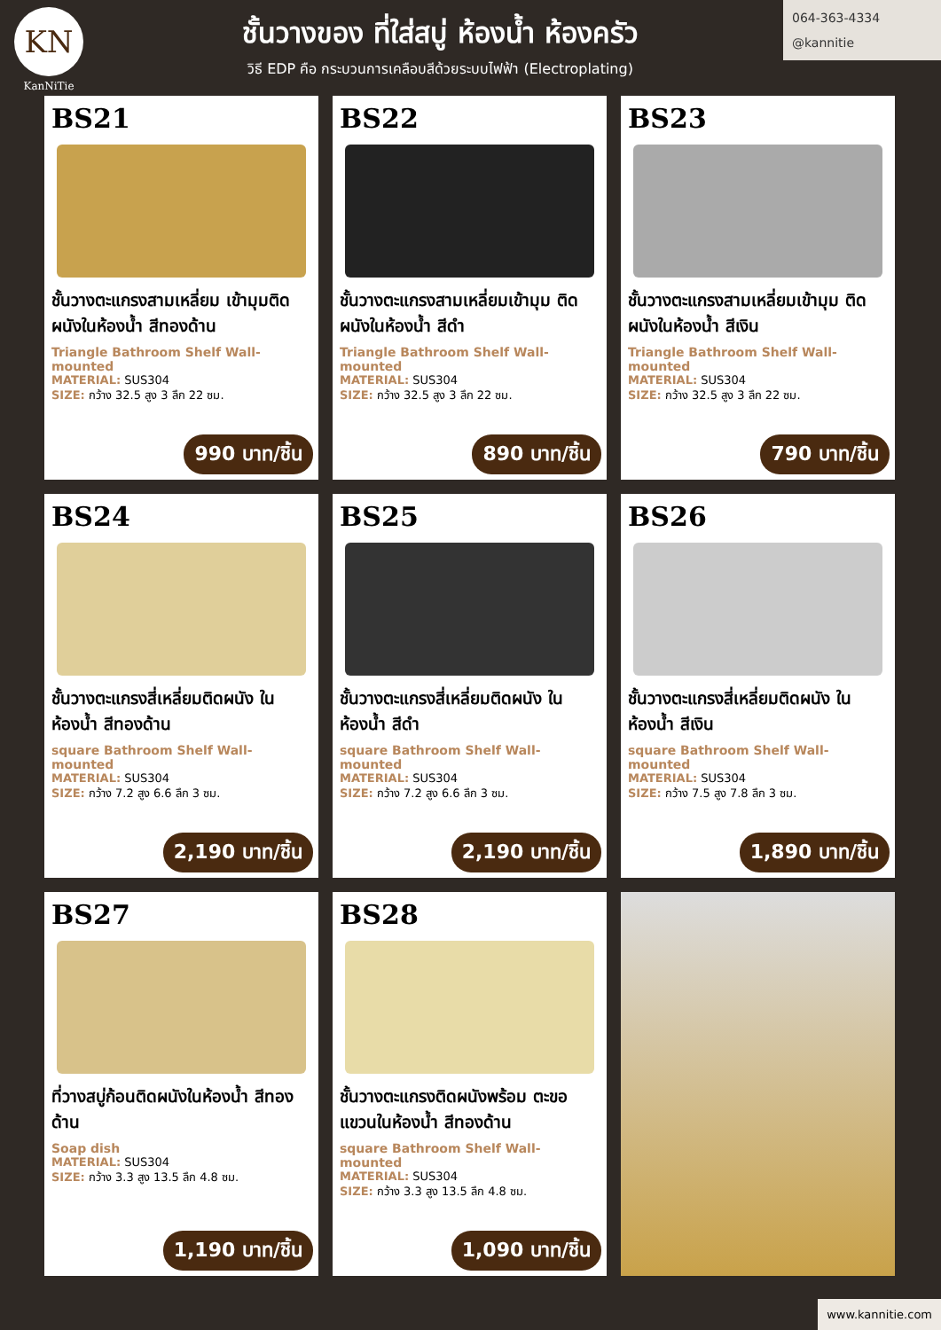KN
KanNiTie
ชั้นวางของ ที่ใส่สบู่ ห้องน้ำ ห้องครัว
วิธี EDP คือ กระบวนการเคลือบสีด้วยระบบไฟฟ้า (Electroplating)
064-363-4334
@kannitie
BS21
ชั้นวางตะแกรงสามเหลี่ยม เข้ามุมติดผนังในห้องน้ำ สีทองด้าน
Triangle Bathroom Shelf Wall-mounted
MATERIAL: SUS304
SIZE: กว้าง 32.5 สูง 3 ลึก 22 ซม.
990 บาท/ชิ้น
BS22
ชั้นวางตะแกรงสามเหลี่ยมเข้ามุม ติดผนังในห้องน้ำ สีดำ
Triangle Bathroom Shelf Wall-mounted
MATERIAL: SUS304
SIZE: กว้าง 32.5 สูง 3 ลึก 22 ซม.
890 บาท/ชิ้น
BS23
ชั้นวางตะแกรงสามเหลี่ยมเข้ามุม ติดผนังในห้องน้ำ สีเงิน
Triangle Bathroom Shelf Wall-mounted
MATERIAL: SUS304
SIZE: กว้าง 32.5 สูง 3 ลึก 22 ซม.
790 บาท/ชิ้น
BS24
ชั้นวางตะแกรงสี่เหลี่ยมติดผนัง ในห้องน้ำ สีทองด้าน
square Bathroom Shelf Wall-mounted
MATERIAL: SUS304
SIZE: กว้าง 7.2 สูง 6.6 ลึก 3 ซม.
2,190 บาท/ชิ้น
BS25
ชั้นวางตะแกรงสี่เหลี่ยมติดผนัง ในห้องน้ำ สีดำ
square Bathroom Shelf Wall-mounted
MATERIAL: SUS304
SIZE: กว้าง 7.2 สูง 6.6 ลึก 3 ซม.
2,190 บาท/ชิ้น
BS26
ชั้นวางตะแกรงสี่เหลี่ยมติดผนัง ในห้องน้ำ สีเงิน
square Bathroom Shelf Wall-mounted
MATERIAL: SUS304
SIZE: กว้าง 7.5 สูง 7.8 ลึก 3 ซม.
1,890 บาท/ชิ้น
BS27
ที่วางสบู่ก้อนติดผนังในห้องน้ำ สีทองด้าน
Soap dish
MATERIAL: SUS304
SIZE: กว้าง 3.3 สูง 13.5 ลึก 4.8 ซม.
1,190 บาท/ชิ้น
BS28
ชั้นวางตะแกรงติดผนังพร้อม ตะขอแขวนในห้องน้ำ สีทองด้าน
square Bathroom Shelf Wall-mounted
MATERIAL: SUS304
SIZE: กว้าง 3.3 สูง 13.5 ลึก 4.8 ซม.
1,090 บาท/ชิ้น
www.kannitie.com